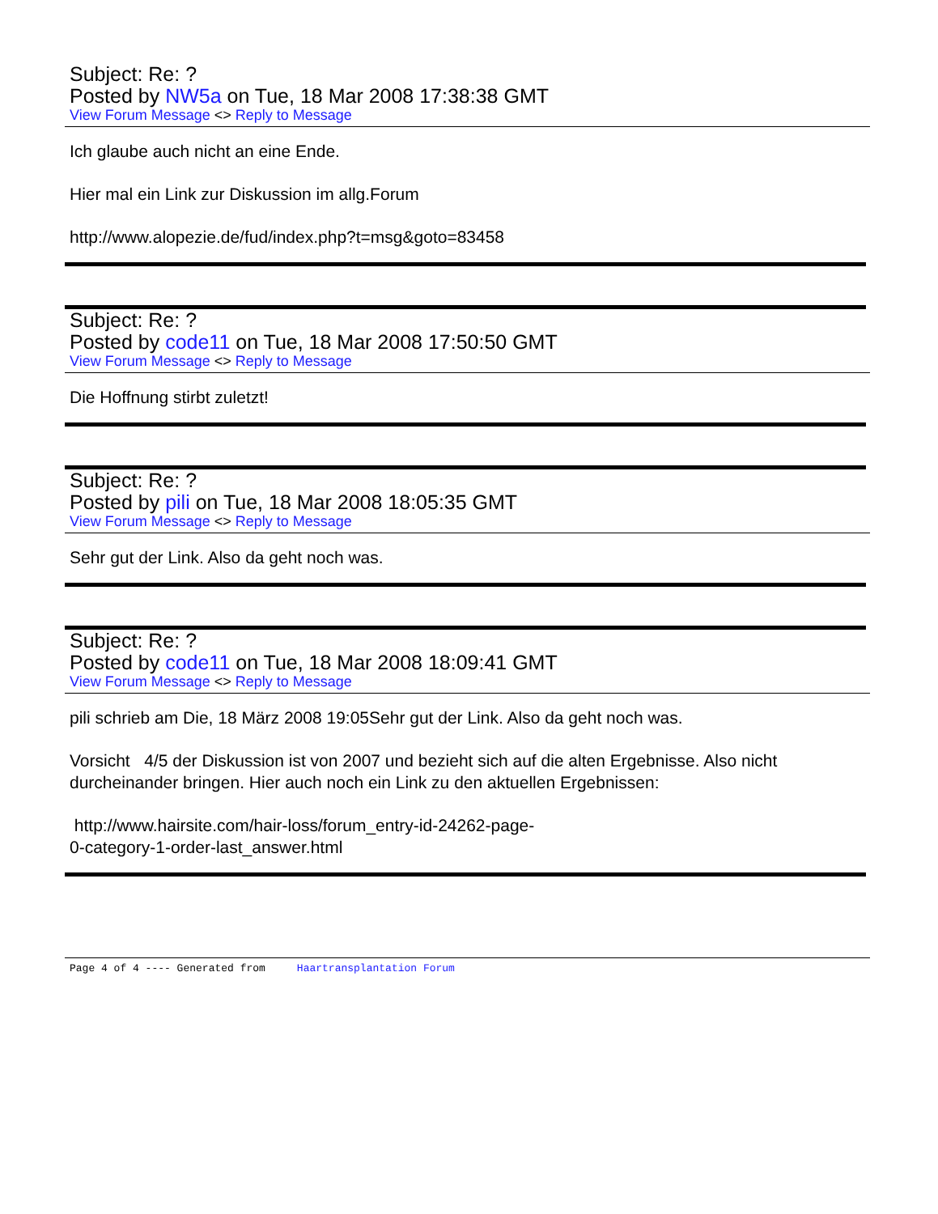Subject: Re: ?
Posted by NW5a on Tue, 18 Mar 2008 17:38:38 GMT
View Forum Message <> Reply to Message
Ich glaube auch nicht an eine Ende.
Hier mal ein Link zur Diskussion im allg.Forum
http://www.alopezie.de/fud/index.php?t=msg&goto=83458
Subject: Re: ?
Posted by code11 on Tue, 18 Mar 2008 17:50:50 GMT
View Forum Message <> Reply to Message
Die Hoffnung stirbt zuletzt!
Subject: Re: ?
Posted by pili on Tue, 18 Mar 2008 18:05:35 GMT
View Forum Message <> Reply to Message
Sehr gut der Link. Also da geht noch was.
Subject: Re: ?
Posted by code11 on Tue, 18 Mar 2008 18:09:41 GMT
View Forum Message <> Reply to Message
pili schrieb am Die, 18 März 2008 19:05Sehr gut der Link. Also da geht noch was.
Vorsicht 4/5 der Diskussion ist von 2007 und bezieht sich auf die alten Ergebnisse. Also nicht durcheinander bringen. Hier auch noch ein Link zu den aktuellen Ergebnissen:
http://www.hairsite.com/hair-loss/forum_entry-id-24262-page-
0-category-1-order-last_answer.html
Page 4 of 4 ---- Generated from Haartransplantation Forum